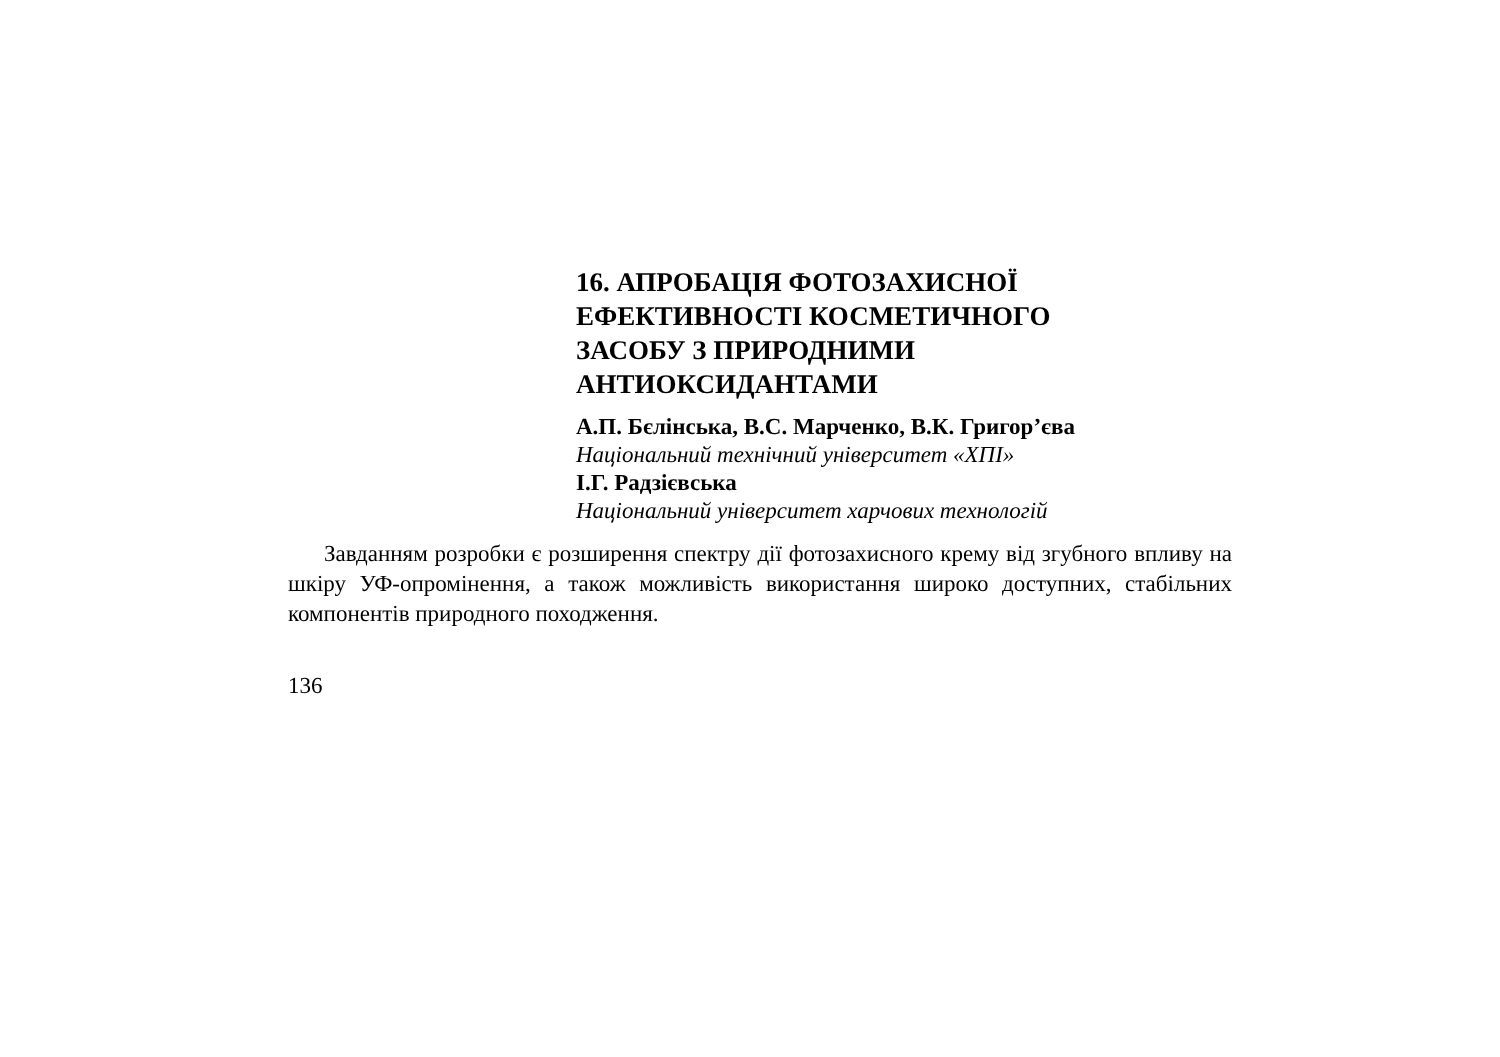16. АПРОБАЦІЯ ФОТОЗАХИСНОЇ
ЕФЕКТИВНОСТІ КОСМЕТИЧНОГО
ЗАСОБУ З ПРИРОДНИМИ
АНТИОКСИДАНТАМИ
А.П. Бєлінська, В.С. Марченко, В.К. Григор’єва
Національний технічний університет «ХПІ»
І.Г. Радзієвська
Національний університет харчових технологій
Завданням розробки є розширення спектру дії фотозахисного крему від згубного впливу на шкіру УФ-опромінення, а також можливість використання широко доступних, стабільних компонентів природного походження.
136